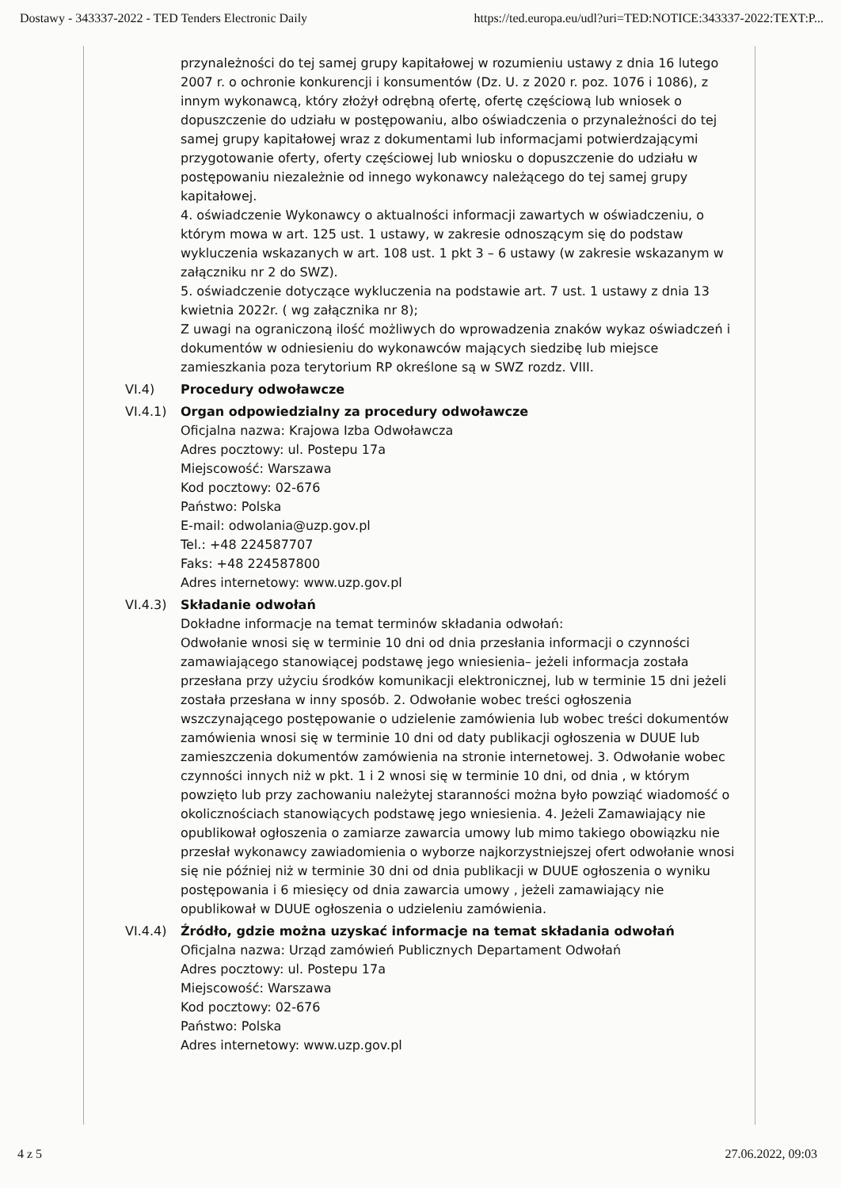Dostawy - 343337-2022 - TED Tenders Electronic Daily https://ted.europa.eu/udl?uri=TED:NOTICE:343337-2022:TEXT:P...
przynależności do tej samej grupy kapitałowej w rozumieniu ustawy z dnia 16 lutego 2007 r. o ochronie konkurencji i konsumentów (Dz. U. z 2020 r. poz. 1076 i 1086), z innym wykonawcą, który złożył odrębną ofertę, ofertę częściową lub wniosek o dopuszczenie do udziału w postępowaniu, albo oświadczenia o przynależności do tej samej grupy kapitałowej wraz z dokumentami lub informacjami potwierdzającymi przygotowanie oferty, oferty częściowej lub wniosku o dopuszczenie do udziału w postępowaniu niezależnie od innego wykonawcy należącego do tej samej grupy kapitałowej.
4. oświadczenie Wykonawcy o aktualności informacji zawartych w oświadczeniu, o którym mowa w art. 125 ust. 1 ustawy, w zakresie odnoszącym się do podstaw wykluczenia wskazanych w art. 108 ust. 1 pkt 3 – 6 ustawy (w zakresie wskazanym w załączniku nr 2 do SWZ).
5. oświadczenie dotyczące wykluczenia na podstawie art. 7 ust. 1 ustawy z dnia 13 kwietnia 2022r. ( wg załącznika nr 8);
Z uwagi na ograniczoną ilość możliwych do wprowadzenia znaków wykaz oświadczeń i dokumentów w odniesieniu do wykonawców mających siedzibę lub miejsce zamieszkania poza terytorium RP określone są w SWZ rozdz. VIII.
VI.4) Procedury odwoławcze
VI.4.1) Organ odpowiedzialny za procedury odwoławcze
Oficjalna nazwa: Krajowa Izba Odwoławcza
Adres pocztowy: ul. Postepu 17a
Miejscowość: Warszawa
Kod pocztowy: 02-676
Państwo: Polska
E-mail: odwolania@uzp.gov.pl
Tel.: +48 224587707
Faks: +48 224587800
Adres internetowy: www.uzp.gov.pl
VI.4.3) Składanie odwołań
Dokładne informacje na temat terminów składania odwołań:
Odwołanie wnosi się w terminie 10 dni od dnia przesłania informacji o czynności zamawiającego stanowiącej podstawę jego wniesienia– jeżeli informacja została przesłana przy użyciu środków komunikacji elektronicznej, lub w terminie 15 dni jeżeli została przesłana w inny sposób. 2. Odwołanie wobec treści ogłoszenia wszczynającego postępowanie o udzielenie zamówienia lub wobec treści dokumentów zamówienia wnosi się w terminie 10 dni od daty publikacji ogłoszenia w DUUE lub zamieszczenia dokumentów zamówienia na stronie internetowej. 3. Odwołanie wobec czynności innych niż w pkt. 1 i 2 wnosi się w terminie 10 dni, od dnia , w którym powzięto lub przy zachowaniu należytej staranności można było powziąć wiadomość o okolicznościach stanowiących podstawę jego wniesienia. 4. Jeżeli Zamawiający nie opublikował ogłoszenia o zamiarze zawarcia umowy lub mimo takiego obowiązku nie przesłał wykonawcy zawiadomienia o wyborze najkorzystniejszej ofert odwołanie wnosi się nie później niż w terminie 30 dni od dnia publikacji w DUUE ogłoszenia o wyniku postępowania i 6 miesięcy od dnia zawarcia umowy , jeżeli zamawiający nie opublikował w DUUE ogłoszenia o udzieleniu zamówienia.
VI.4.4) Źródło, gdzie można uzyskać informacje na temat składania odwołań
Oficjalna nazwa: Urząd zamówień Publicznych Departament Odwołań
Adres pocztowy: ul. Postepu 17a
Miejscowość: Warszawa
Kod pocztowy: 02-676
Państwo: Polska
Adres internetowy: www.uzp.gov.pl
4 z 5 27.06.2022, 09:03